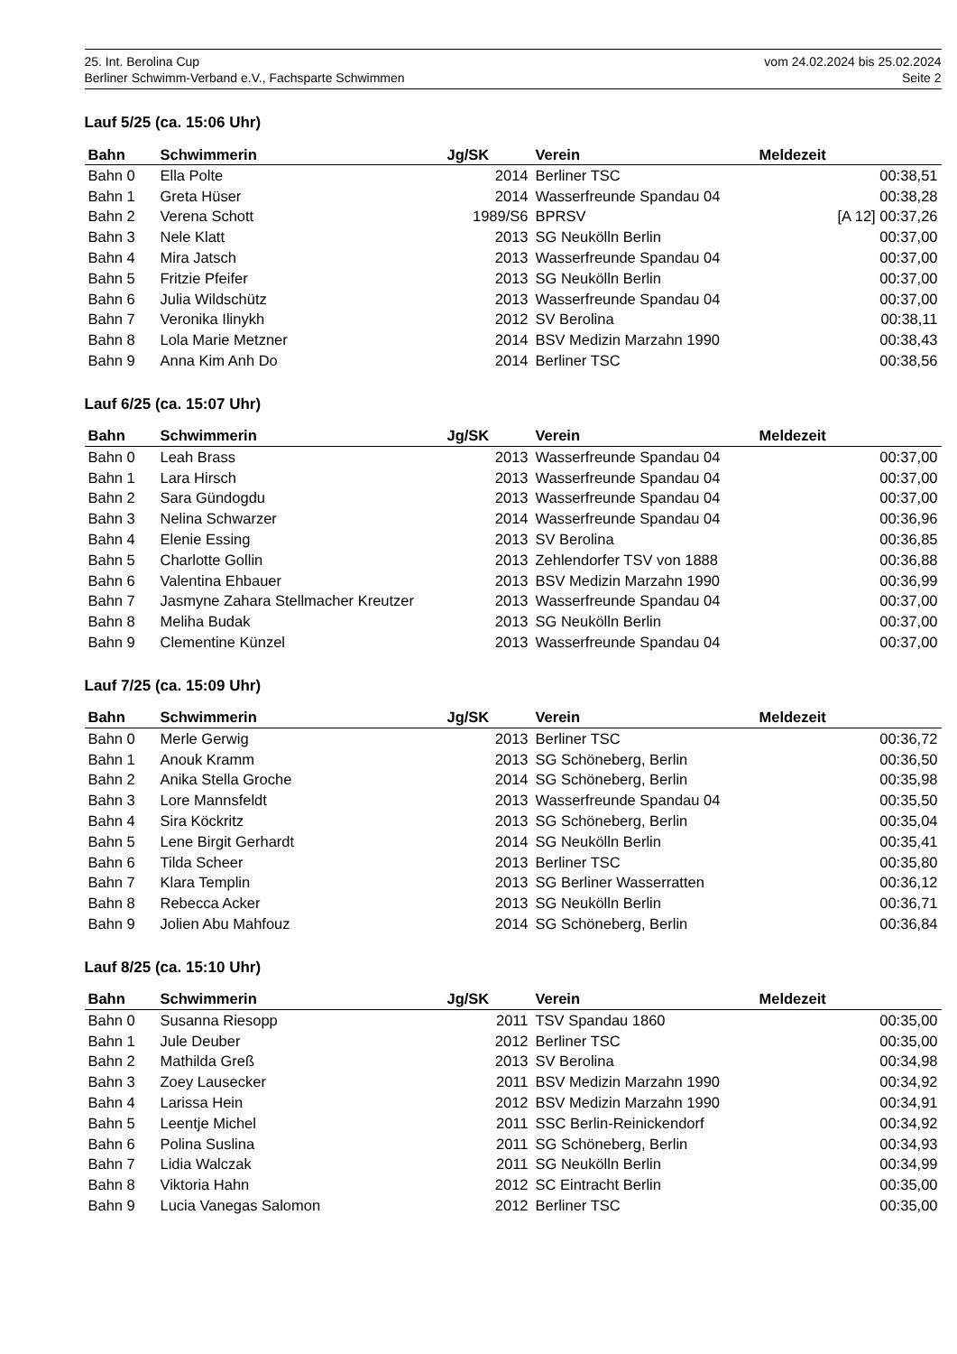25. Int. Berolina Cup
Berliner Schwimm-Verband e.V., Fachsparte Schwimmen
vom 24.02.2024 bis 25.02.2024
Seite 2
Lauf 5/25 (ca. 15:06 Uhr)
| Bahn | Schwimmerin | Jg/SK | Verein | Meldezeit |
| --- | --- | --- | --- | --- |
| Bahn 0 | Ella Polte | 2014 | Berliner TSC | 00:38,51 |
| Bahn 1 | Greta Hüser | 2014 | Wasserfreunde Spandau 04 | 00:38,28 |
| Bahn 2 | Verena Schott | 1989/S6 | BPRSV | [A 12] 00:37,26 |
| Bahn 3 | Nele Klatt | 2013 | SG Neukölln Berlin | 00:37,00 |
| Bahn 4 | Mira Jatsch | 2013 | Wasserfreunde Spandau 04 | 00:37,00 |
| Bahn 5 | Fritzie Pfeifer | 2013 | SG Neukölln Berlin | 00:37,00 |
| Bahn 6 | Julia Wildschütz | 2013 | Wasserfreunde Spandau 04 | 00:37,00 |
| Bahn 7 | Veronika Ilinykh | 2012 | SV Berolina | 00:38,11 |
| Bahn 8 | Lola Marie Metzner | 2014 | BSV Medizin Marzahn 1990 | 00:38,43 |
| Bahn 9 | Anna Kim Anh Do | 2014 | Berliner TSC | 00:38,56 |
Lauf 6/25 (ca. 15:07 Uhr)
| Bahn | Schwimmerin | Jg/SK | Verein | Meldezeit |
| --- | --- | --- | --- | --- |
| Bahn 0 | Leah Brass | 2013 | Wasserfreunde Spandau 04 | 00:37,00 |
| Bahn 1 | Lara Hirsch | 2013 | Wasserfreunde Spandau 04 | 00:37,00 |
| Bahn 2 | Sara Gündogdu | 2013 | Wasserfreunde Spandau 04 | 00:37,00 |
| Bahn 3 | Nelina Schwarzer | 2014 | Wasserfreunde Spandau 04 | 00:36,96 |
| Bahn 4 | Elenie Essing | 2013 | SV Berolina | 00:36,85 |
| Bahn 5 | Charlotte Gollin | 2013 | Zehlendorfer TSV von 1888 | 00:36,88 |
| Bahn 6 | Valentina Ehbauer | 2013 | BSV Medizin Marzahn 1990 | 00:36,99 |
| Bahn 7 | Jasmyne Zahara Stellmacher Kreutzer | 2013 | Wasserfreunde Spandau 04 | 00:37,00 |
| Bahn 8 | Meliha Budak | 2013 | SG Neukölln Berlin | 00:37,00 |
| Bahn 9 | Clementine Künzel | 2013 | Wasserfreunde Spandau 04 | 00:37,00 |
Lauf 7/25 (ca. 15:09 Uhr)
| Bahn | Schwimmerin | Jg/SK | Verein | Meldezeit |
| --- | --- | --- | --- | --- |
| Bahn 0 | Merle Gerwig | 2013 | Berliner TSC | 00:36,72 |
| Bahn 1 | Anouk Kramm | 2013 | SG Schöneberg, Berlin | 00:36,50 |
| Bahn 2 | Anika Stella Groche | 2014 | SG Schöneberg, Berlin | 00:35,98 |
| Bahn 3 | Lore Mannsfeldt | 2013 | Wasserfreunde Spandau 04 | 00:35,50 |
| Bahn 4 | Sira Köckritz | 2013 | SG Schöneberg, Berlin | 00:35,04 |
| Bahn 5 | Lene Birgit Gerhardt | 2014 | SG Neukölln Berlin | 00:35,41 |
| Bahn 6 | Tilda Scheer | 2013 | Berliner TSC | 00:35,80 |
| Bahn 7 | Klara Templin | 2013 | SG Berliner Wasserratten | 00:36,12 |
| Bahn 8 | Rebecca Acker | 2013 | SG Neukölln Berlin | 00:36,71 |
| Bahn 9 | Jolien Abu Mahfouz | 2014 | SG Schöneberg, Berlin | 00:36,84 |
Lauf 8/25 (ca. 15:10 Uhr)
| Bahn | Schwimmerin | Jg/SK | Verein | Meldezeit |
| --- | --- | --- | --- | --- |
| Bahn 0 | Susanna Riesopp | 2011 | TSV Spandau 1860 | 00:35,00 |
| Bahn 1 | Jule Deuber | 2012 | Berliner TSC | 00:35,00 |
| Bahn 2 | Mathilda Greß | 2013 | SV Berolina | 00:34,98 |
| Bahn 3 | Zoey Lausecker | 2011 | BSV Medizin Marzahn 1990 | 00:34,92 |
| Bahn 4 | Larissa Hein | 2012 | BSV Medizin Marzahn 1990 | 00:34,91 |
| Bahn 5 | Leentje Michel | 2011 | SSC Berlin-Reinickendorf | 00:34,92 |
| Bahn 6 | Polina Suslina | 2011 | SG Schöneberg, Berlin | 00:34,93 |
| Bahn 7 | Lidia Walczak | 2011 | SG Neukölln Berlin | 00:34,99 |
| Bahn 8 | Viktoria Hahn | 2012 | SC Eintracht Berlin | 00:35,00 |
| Bahn 9 | Lucia Vanegas Salomon | 2012 | Berliner TSC | 00:35,00 |